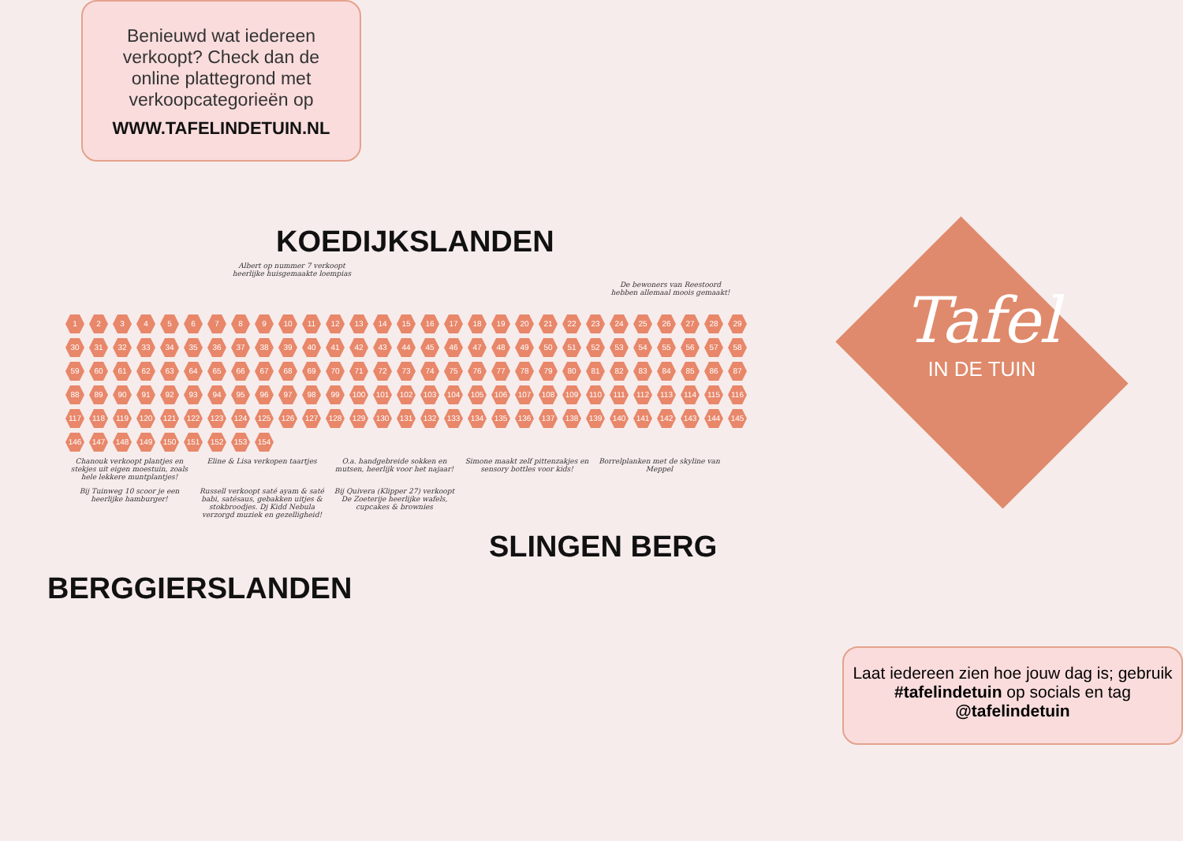Benieuwd wat iedereen verkoopt? Check dan de online plattegrond met verkoopcategorieën op
WWW.TAFELINDETUIN.NL
KOEDIJKSLANDEN
Albert op nummer 7 verkoopt heerlijke huisgemaakte loempias
De bewoners van Reestoord hebben allemaal moois gemaakt!
123456789 10 11 12 13 14 15 16 17 18 19 20 21 22 23 24 25 26 27 28 29 30 31 32 33 34 35 36 37 38 39 40 41 42 43 44 45 46 47 48 49 50 51 52 53 54 55 56 57 58 59 60 61 62 63 64 65 66 67 68 69 70 71 72 73 74 75 76 77 78 79 80 81 82 83 84 85 86 87 88 89 90 91 92 93 94 95 96 97 98 99 100 101 102 103 104 105 106 107 108 109 110 111 112 113 114 115 116 117 118 119 120 121 122 123 124 125 126 127 128 129 130 131 132 133 134 135 136 137 138 139 140 141 142 143 144 145 146 147 148 149 150 151 152 153 154
Chanouk verkoopt plantjes en stekjes uit eigen moestuin, zoals hele lekkere muntplantjes!
Eline & Lisa verkopen taartjes
O.a. handgebreide sokken en mutsen, heerlijk voor het najaar!
Simone maakt zelf pittenzakjes en sensory bottles voor kids!
Borrelplanken met de skyline van Meppel
Bij Tuinweg 10 scoor je een heerlijke hamburger!
Russell verkoopt saté ayam & saté babi, satésaus, gebakken uitjes & stokbroodjes. Dj Kidd Nebula verzorgd muziek en gezelligheid!
Bij Quivera (Klipper 27) verkoopt De Zoeterije heerlijke wafels, cupcakes & brownies
SLINGEN BERG
BERGGIERSLANDEN
Tafel
IN DE TUIN
Laat iedereen zien hoe jouw dag is; gebruik #tafelindetuin op socials en tag @tafelindetuin